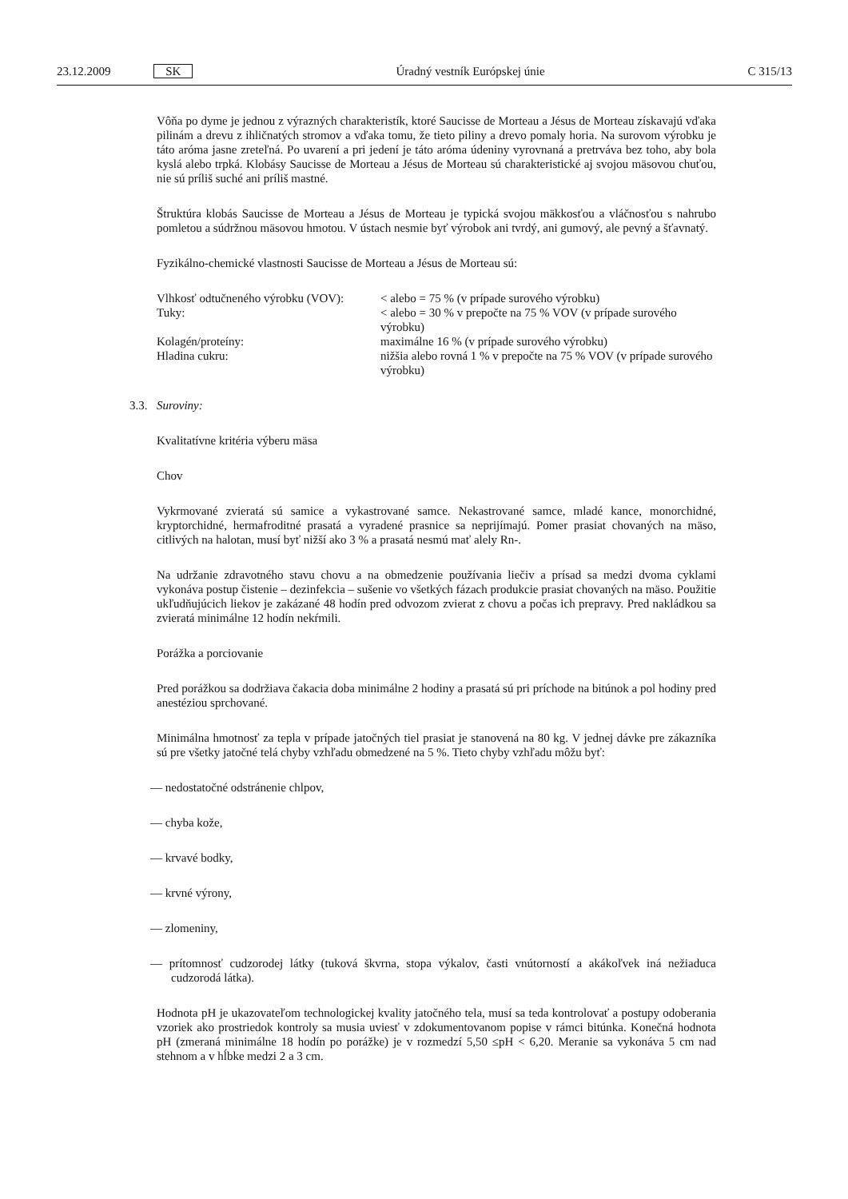23.12.2009 SK Úradný vestník Európskej únie C 315/13
Vôňa po dyme je jednou z výrazných charakteristík, ktoré Saucisse de Morteau a Jésus de Morteau získavajú vďaka pilinám a drevu z ihličnatých stromov a vďaka tomu, že tieto piliny a drevo pomaly horia. Na surovom výrobku je táto aróma jasne zreteľná. Po uvarení a pri jedení je táto aróma údeniny vyrovnaná a pretrváva bez toho, aby bola kyslá alebo trpká. Klobásy Saucisse de Morteau a Jésus de Morteau sú charakteristické aj svojou mäsovou chuťou, nie sú príliš suché ani príliš mastné.
Štruktúra klobás Saucisse de Morteau a Jésus de Morteau je typická svojou mäkkosťou a vláčnosťou s nahrubo pomletou a súdržnou mäsovou hmotou. V ústach nesmie byť výrobok ani tvrdý, ani gumový, ale pevný a šťavnatý.
Fyzikálno-chemické vlastnosti Saucisse de Morteau a Jésus de Morteau sú:
| Vlhkosť odtučneného výrobku (VOV): | < alebo = 75 % (v prípade surového výrobku) |
| Tuky: | < alebo = 30 % v prepočte na 75 % VOV (v prípade surového výrobku) |
| Kolagén/proteíny: | maximálne 16 % (v prípade surového výrobku) |
| Hladina cukru: | nižšia alebo rovná 1 % v prepočte na 75 % VOV (v prípade surového výrobku) |
3.3. Suroviny:
Kvalitatívne kritéria výberu mäsa
Chov
Vykrmované zvieratá sú samice a vykastrované samce. Nekastrované samce, mladé kance, monorchidné, kryptorchidné, hermafroditné prasatá a vyradené prasnice sa neprijímajú. Pomer prasiat chovaných na mäso, citlivých na halotan, musí byť nižší ako 3 % a prasatá nesmú mať alely Rn-.
Na udržanie zdravotného stavu chovu a na obmedzenie používania liečiv a prísad sa medzi dvoma cyklami vykonáva postup čistenie – dezinfekcia – sušenie vo všetkých fázach produkcie prasiat chovaných na mäso. Použitie ukľudňujúcich liekov je zakázané 48 hodín pred odvozom zvierat z chovu a počas ich prepravy. Pred nakládkou sa zvieratá minimálne 12 hodín nekŕmili.
Porážka a porciovanie
Pred porážkou sa dodržiava čakacia doba minimálne 2 hodiny a prasatá sú pri príchode na bitúnok a pol hodiny pred anestéziou sprchované.
Minimálna hmotnosť za tepla v prípade jatočných tiel prasiat je stanovená na 80 kg. V jednej dávke pre zákazníka sú pre všetky jatočné telá chyby vzhľadu obmedzené na 5 %. Tieto chyby vzhľadu môžu byť:
— nedostatočné odstránenie chlpov,
— chyba kože,
— krvavé bodky,
— krvné výrony,
— zlomeniny,
— prítomnosť cudzorodej látky (tuková škvrna, stopa výkalov, časti vnútorností a akákoľvek iná nežiaduca cudzorodá látka).
Hodnota pH je ukazovateľom technologickej kvality jatočného tela, musí sa teda kontrolovať a postupy odoberania vzoriek ako prostriedok kontroly sa musia uviesť v zdokumentovanom popise v rámci bitúnka. Konečná hodnota pH (zmeraná minimálne 18 hodín po porážke) je v rozmedzí 5,50 ≤pH < 6,20. Meranie sa vykonáva 5 cm nad stehnom a v hĺbke medzi 2 a 3 cm.